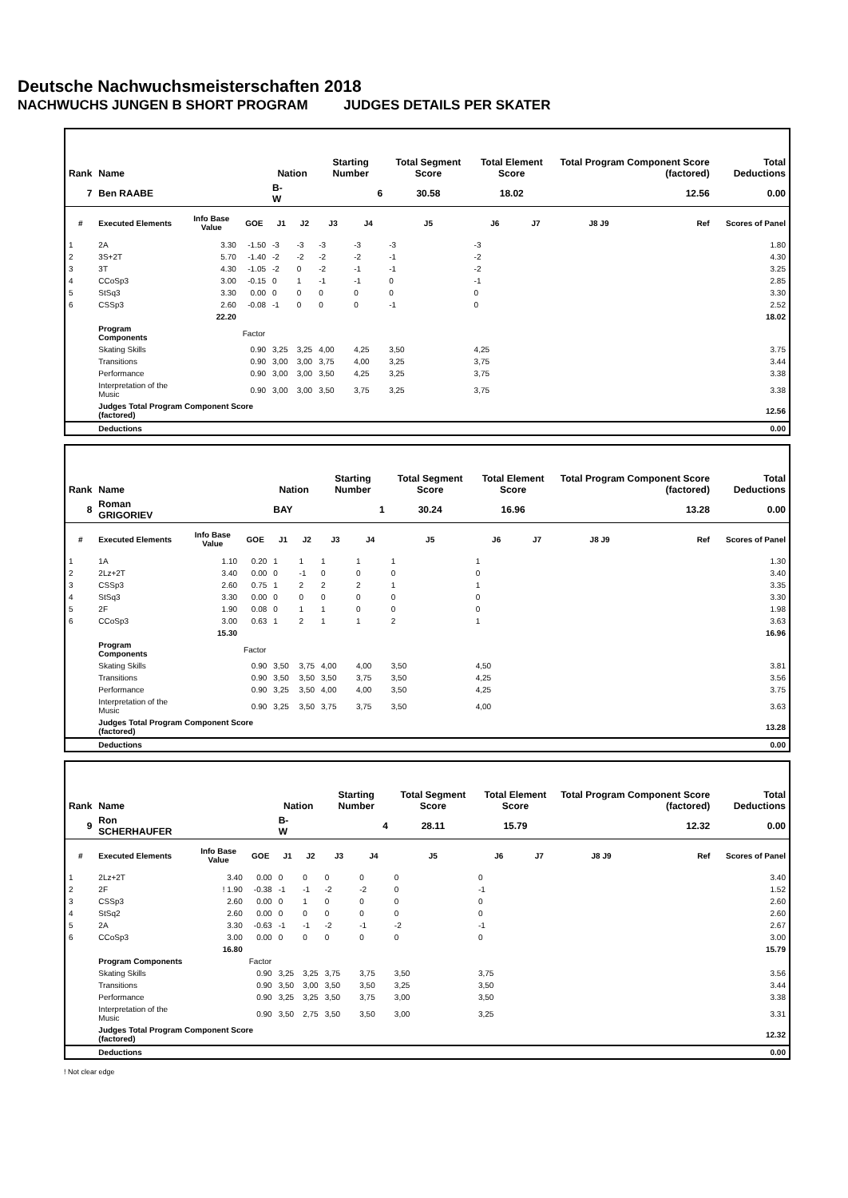Deutsche Nachwuchsmeisterschaften 2018
NACHWUCHS JUNGEN B SHORT PROGRAM JUDGES DETAILS PER SKATER
| Rank | Name | | | Nation | | Starting Number | | Total Segment Score | Total Element Score | | Total Program Component Score (factored) | | Total Deductions |
| --- | --- | --- | --- | --- | --- | --- | --- | --- | --- | --- | --- | --- | --- |
| 7 | Ben RAABE | | | B-W | | | 6 | 30.58 | 18.02 | | 12.56 | | 0.00 |
| # | Executed Elements | Info Base Value | GOE | J1 | J2 | J3 | J4 | J5 | J6 | J7 | J8 J9 | Ref | Scores of Panel |
| 1 | 2A | 3.30 | -1.50 | -3 | -3 | -3 | -3 | -3 | -3 | | | | 1.80 |
| 2 | 3S+2T | 5.70 | -1.40 | -2 | -2 | -2 | -2 | -1 | -2 | | | | 4.30 |
| 3 | 3T | 4.30 | -1.05 | -2 | 0 | -2 | -1 | -1 | -2 | | | | 3.25 |
| 4 | CCoSp3 | 3.00 | -0.15 | 0 | 1 | -1 | -1 | 0 | -1 | | | | 2.85 |
| 5 | StSq3 | 3.30 | 0.00 | 0 | 0 | 0 | 0 | 0 | 0 | | | | 3.30 |
| 6 | CSSp3 | 2.60 | -0.08 | -1 | 0 | 0 | 0 | -1 | 0 | | | | 2.52 |
| | | 22.20 | | | | | | | | | | | 18.02 |
| | Program Components | | Factor | | | | | | | | | | |
| | Skating Skills | | 0.90 | 3,25 | 3,25 | 4,00 | 4,25 | 3,50 | 4,25 | | | | 3.75 |
| | Transitions | | 0.90 | 3,00 | 3,00 | 3,75 | 4,00 | 3,25 | 3,75 | | | | 3.44 |
| | Performance | | 0.90 | 3,00 | 3,00 | 3,50 | 4,25 | 3,25 | 3,75 | | | | 3.38 |
| | Interpretation of the Music | | 0.90 | 3,00 | 3,00 | 3,50 | 3,75 | 3,25 | 3,75 | | | | 3.38 |
| | Judges Total Program Component Score (factored) | | | | | | | | | | | | 12.56 |
| | Deductions | | | | | | | | | | | | 0.00 |
| Rank | Name | | | Nation | | Starting Number | | Total Segment Score | Total Element Score | | Total Program Component Score (factored) | | Total Deductions |
| --- | --- | --- | --- | --- | --- | --- | --- | --- | --- | --- | --- | --- | --- |
| 8 | Roman GRIGORIEV | | | BAY | | | 1 | 30.24 | 16.96 | | 13.28 | | 0.00 |
| # | Executed Elements | Info Base Value | GOE | J1 | J2 | J3 | J4 | J5 | J6 | J7 | J8 J9 | Ref | Scores of Panel |
| 1 | 1A | 1.10 | 0.20 | 1 | 1 | 1 | 1 | 1 | 1 | | | | 1.30 |
| 2 | 2Lz+2T | 3.40 | 0.00 | 0 | -1 | 0 | 0 | 0 | 0 | | | | 3.40 |
| 3 | CSSp3 | 2.60 | 0.75 | 1 | 2 | 2 | 2 | 1 | 1 | | | | 3.35 |
| 4 | StSq3 | 3.30 | 0.00 | 0 | 0 | 0 | 0 | 0 | 0 | | | | 3.30 |
| 5 | 2F | 1.90 | 0.08 | 0 | 1 | 1 | 0 | 0 | 0 | | | | 1.98 |
| 6 | CCoSp3 | 3.00 | 0.63 | 1 | 2 | 1 | 1 | 2 | 1 | | | | 3.63 |
| | | 15.30 | | | | | | | | | | | 16.96 |
| | Program Components | | Factor | | | | | | | | | | |
| | Skating Skills | | 0.90 | 3,50 | 3,75 | 4,00 | 4,00 | 3,50 | 4,50 | | | | 3.81 |
| | Transitions | | 0.90 | 3,50 | 3,50 | 3,50 | 3,75 | 3,50 | 4,25 | | | | 3.56 |
| | Performance | | 0.90 | 3,25 | 3,50 | 4,00 | 4,00 | 3,50 | 4,25 | | | | 3.75 |
| | Interpretation of the Music | | 0.90 | 3,25 | 3,50 | 3,75 | 3,75 | 3,50 | 4,00 | | | | 3.63 |
| | Judges Total Program Component Score (factored) | | | | | | | | | | | | 13.28 |
| | Deductions | | | | | | | | | | | | 0.00 |
| Rank | Name | | | Nation | | Starting Number | | Total Segment Score | Total Element Score | | Total Program Component Score (factored) | | Total Deductions |
| --- | --- | --- | --- | --- | --- | --- | --- | --- | --- | --- | --- | --- | --- |
| 9 | Ron SCHERHAUFER | | | B-W | | | 4 | 28.11 | 15.79 | | 12.32 | | 0.00 |
| # | Executed Elements | Info Base Value | GOE | J1 | J2 | J3 | J4 | J5 | J6 | J7 | J8 J9 | Ref | Scores of Panel |
| 1 | 2Lz+2T | 3.40 | 0.00 | 0 | 0 | 0 | 0 | 0 | 0 | | | | 3.40 |
| 2 | 2F | ! 1.90 | -0.38 | -1 | -1 | -2 | -2 | 0 | -1 | | | | 1.52 |
| 3 | CSSp3 | 2.60 | 0.00 | 0 | 1 | 0 | 0 | 0 | 0 | | | | 2.60 |
| 4 | StSq2 | 2.60 | 0.00 | 0 | 0 | 0 | 0 | 0 | 0 | | | | 2.60 |
| 5 | 2A | 3.30 | -0.63 | -1 | -1 | -2 | -1 | -2 | -1 | | | | 2.67 |
| 6 | CCoSp3 | 3.00 | 0.00 | 0 | 0 | 0 | 0 | 0 | 0 | | | | 3.00 |
| | | 16.80 | | | | | | | | | | | 15.79 |
| | Program Components | | Factor | | | | | | | | | | |
| | Skating Skills | | 0.90 | 3,25 | 3,25 | 3,75 | 3,75 | 3,50 | 3,75 | | | | 3.56 |
| | Transitions | | 0.90 | 3,50 | 3,00 | 3,50 | 3,50 | 3,25 | 3,50 | | | | 3.44 |
| | Performance | | 0.90 | 3,25 | 3,25 | 3,50 | 3,75 | 3,00 | 3,50 | | | | 3.38 |
| | Interpretation of the Music | | 0.90 | 3,50 | 2,75 | 3,50 | 3,50 | 3,00 | 3,25 | | | | 3.31 |
| | Judges Total Program Component Score (factored) | | | | | | | | | | | | 12.32 |
| | Deductions | | | | | | | | | | | | 0.00 |
! Not clear edge